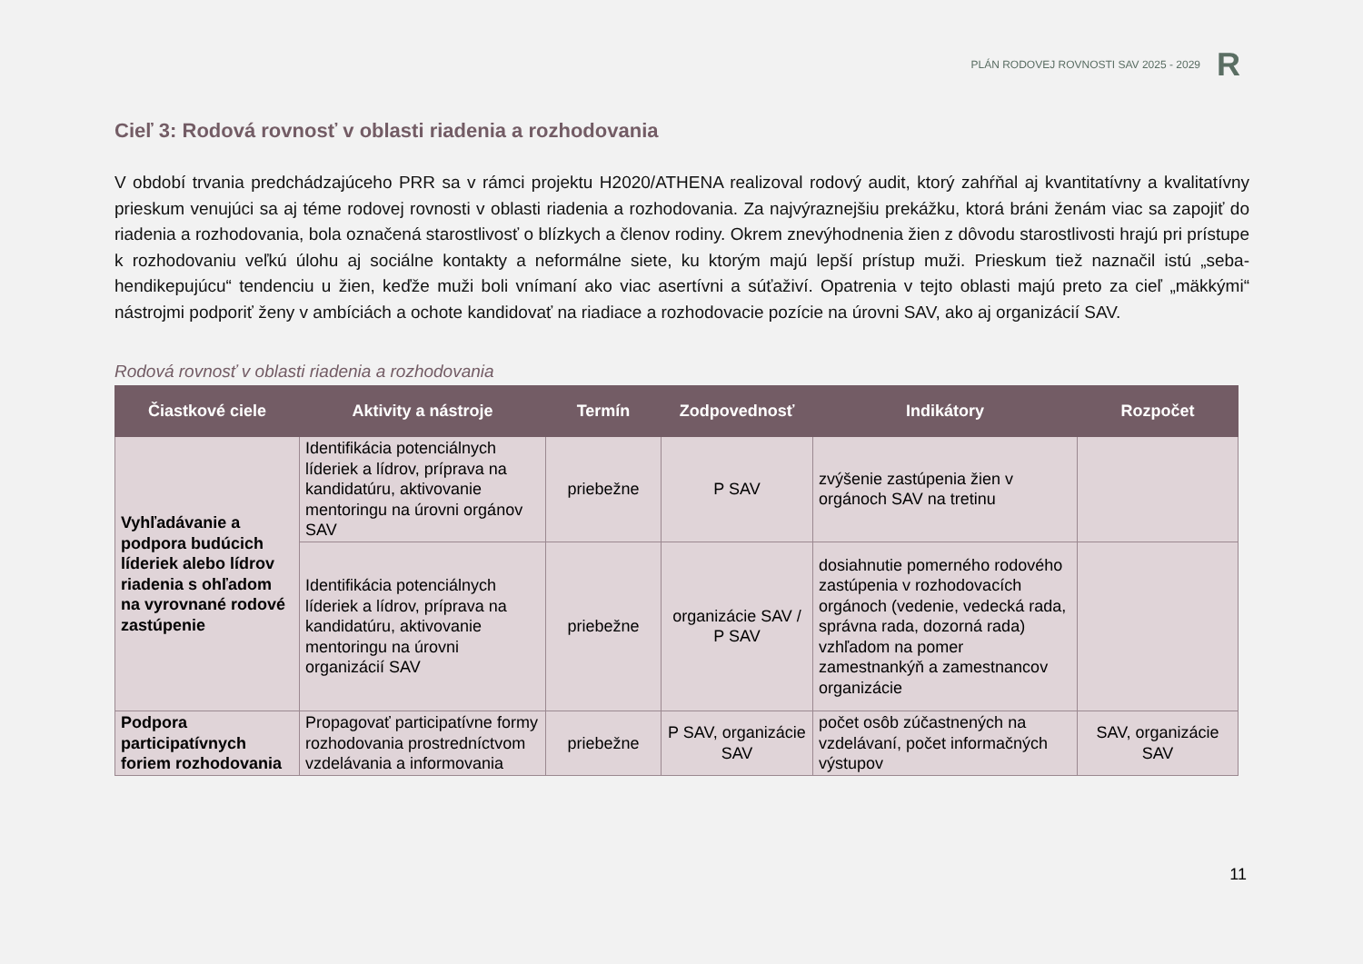PLÁN RODOVEJ ROVNOSTI SAV 2025 - 2029
R
Cieľ 3: Rodová rovnosť v oblasti riadenia a rozhodovania
V období trvania predchádzajúceho PRR sa v rámci projektu H2020/ATHENA realizoval rodový audit, ktorý zahŕňal aj kvantitatívny a kvalitatívny prieskum venujúci sa aj téme rodovej rovnosti v oblasti riadenia a rozhodovania. Za najvýraznejšiu prekážku, ktorá bráni ženám viac sa zapojiť do riadenia a rozhodovania, bola označená starostlivosť o blízkych a členov rodiny. Okrem znevýhodnenia žien z dôvodu starostlivosti hrajú pri prístupe k rozhodovaniu veľkú úlohu aj sociálne kontakty a neformálne siete, ku ktorým majú lepší prístup muži. Prieskum tiež naznačil istú „seba-hendikepujúcu“ tendenciu u žien, keďže muži boli vnímaní ako viac asertívni a súťaživí. Opatrenia v tejto oblasti majú preto za cieľ „mäkkými“ nástrojmi podporiť ženy v ambíciách a ochote kandidovať na riadiace a rozhodovacie pozície na úrovni SAV, ako aj organizácií SAV.
Rodová rovnosť v oblasti riadenia a rozhodovania
| Čiastkové ciele | Aktivity a nástroje | Termín | Zodpovednosť | Indikátory | Rozpočet |
| --- | --- | --- | --- | --- | --- |
| Vyhľadávanie a podpora budúcich líderiek alebo lídrov riadenia s ohľadom na vyrovnané rodové zastúpenie | Identifikácia potenciálnych líderiek a lídrov, príprava na kandidatúru, aktivovanie mentoringu na úrovni orgánov SAV | priebežne | P SAV | zvýšenie zastúpenia žien v orgánoch SAV na tretinu | |
| | Identifikácia potenciálnych líderiek a lídrov, príprava na kandidatúru, aktivovanie mentoringu na úrovni organizácií SAV | priebežne | organizácie SAV / P SAV | dosiahnutie pomerného rodového zastúpenia v rozhodovacích orgánoch (vedenie, vedecká rada, správna rada, dozorná rada) vzhľadom na pomer zamestnankýň a zamestnancov organizácie | |
| Podpora participatívnych foriem rozhodovania | Propagovať participatívne formy rozhodovania prostredníctvom vzdelávania a informovania | priebežne | P SAV, organizácie SAV | počet osôb zúčastnených na vzdelávaní, počet informačných výstupov | SAV, organizácie SAV |
11